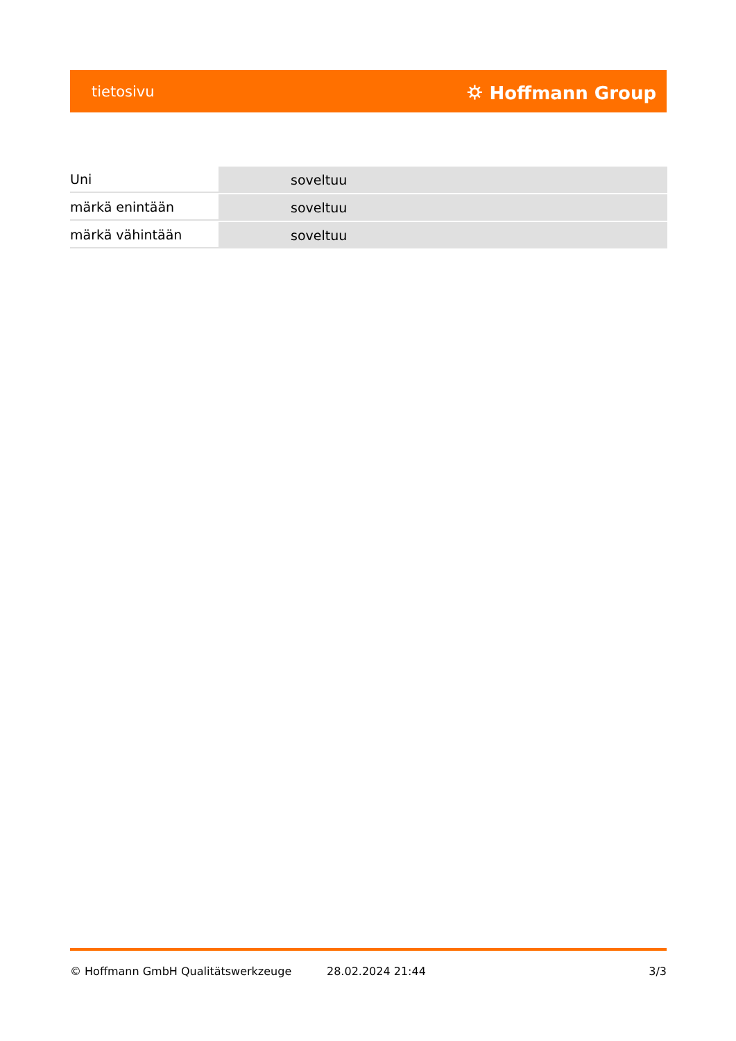tietosivu ⛭ Hoffmann Group
| Uni | soveltuu |
| märkä enintään | soveltuu |
| märkä vähintään | soveltuu |
© Hoffmann GmbH Qualitätswerkzeuge 28.02.2024 21:44 3/3